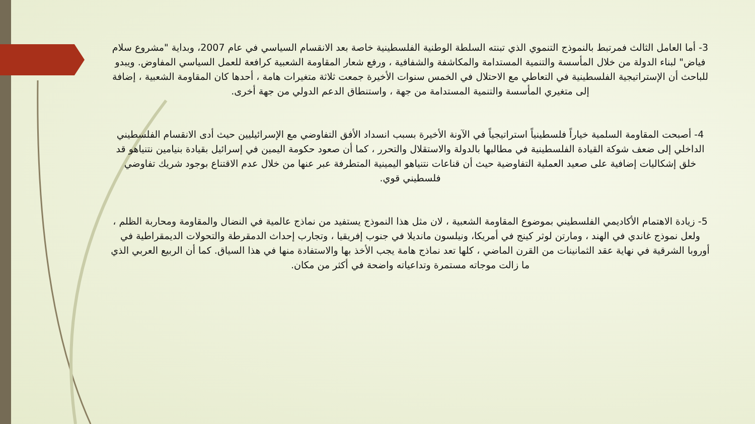3- أما العامل الثالث فمرتبط بالنموذج التنموي الذي تبنته السلطة الوطنية الفلسطينية خاصة بعد الانقسام السياسي في عام 2007، وبداية "مشروع سلام فياض" لبناء الدولة من خلال المأسسة والتنمية المستدامة والمكاشفة والشفافية ، ورفع شعار المقاومة الشعبية كرافعة للعمل السياسي المفاوض. ويبدو للباحث أن الإستراتيجية الفلسطينية في التعاطي مع الاحتلال في الخمس سنوات الأخيرة جمعت ثلاثة متغيرات هامة ، أحدها كان المقاومة الشعبية ، إضافة إلى متغيري المأسسة والتنمية المستدامة من جهة ، واستنطاق الدعم الدولي من جهة أخرى.
4- أصبحت المقاومة السلمية خياراً فلسطينياً استراتيجياً في الآونة الأخيرة بسبب انسداد الأفق التفاوضي مع الإسرائيليين حيث أدى الانقسام الفلسطيني الداخلي إلى ضعف شوكة القيادة الفلسطينية في مطالبها بالدولة والاستقلال والتحرر ، كما أن صعود حكومة اليمين في إسرائيل بقيادة بنيامين نتنياهو قد خلق إشكاليات إضافية على صعيد العملية التفاوضية حيث أن قناعات نتنياهو اليمينية المتطرفة عبر عنها من خلال عدم الاقتناع بوجود شريك تفاوضي فلسطيني قوي.
5- زيادة الاهتمام الأكاديمي الفلسطيني بموضوع المقاومة الشعبية ، لان مثل هذا النموذج يستفيد من نماذج عالمية في النضال والمقاومة ومحاربة الظلم ، ولعل نموذج غاندي في الهند ، ومارتن لوثر كينج في أمريكا، ونيلسون مانديلا في جنوب إفريقيا ، وتجارب إحداث الدمقرطة والتحولات الديمقراطية في أوروبا الشرقية في نهاية عقد الثمانينات من القرن الماضي ، كلها تعد نماذج هامة يجب الأخذ بها والاستفادة منها في هذا السياق. كما أن الربيع العربي الذي ما زالت موجاته مستمرة وتداعياته واضحة في أكثر من مكان.